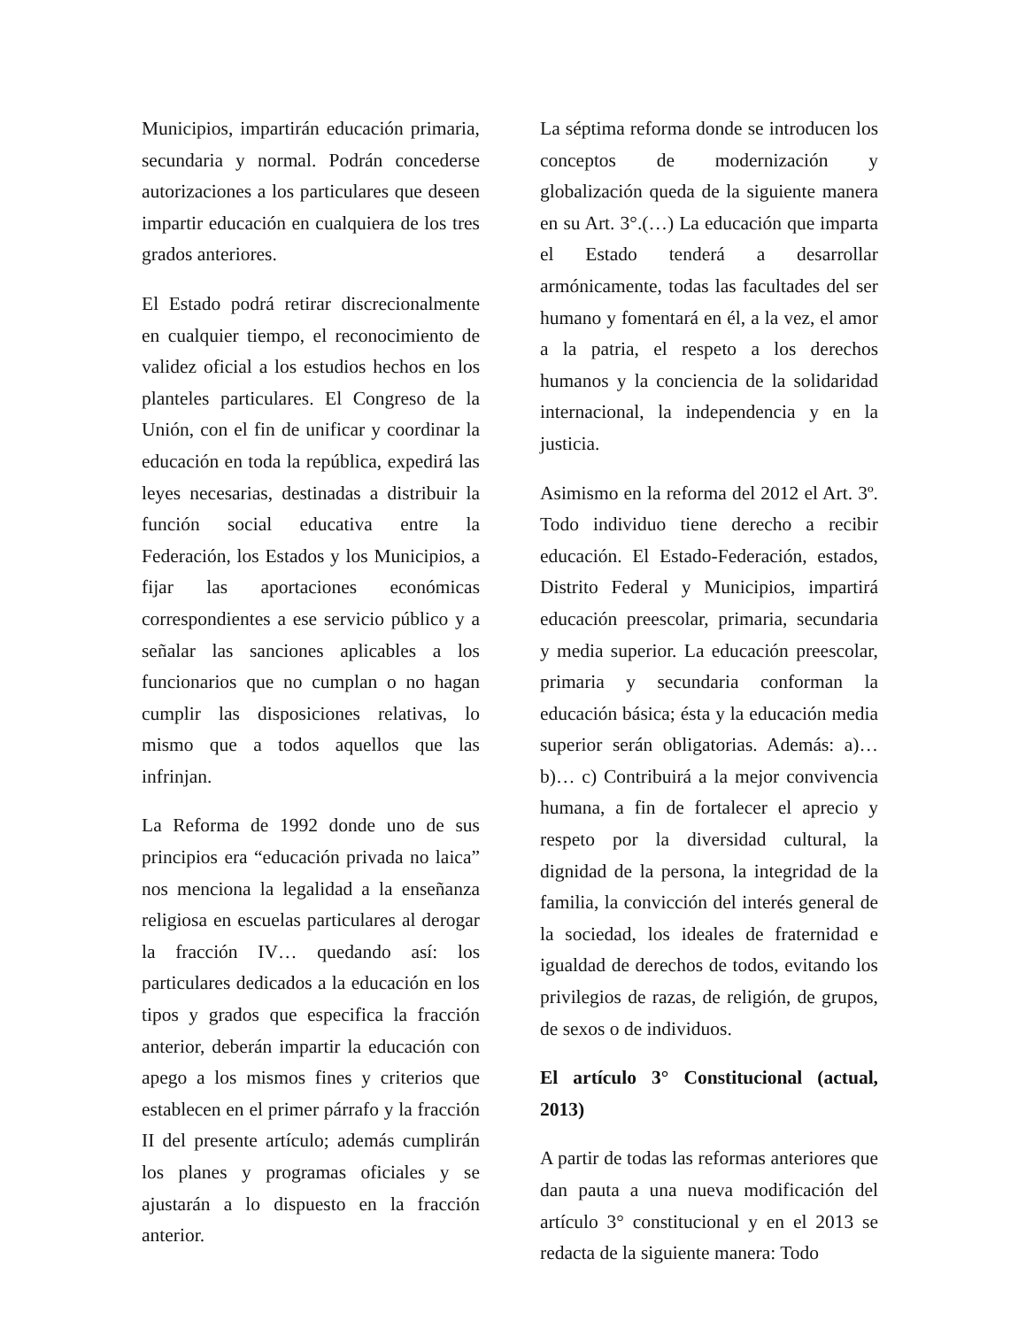Municipios, impartirán educación primaria, secundaria y normal. Podrán concederse autorizaciones a los particulares que deseen impartir educación en cualquiera de los tres grados anteriores.
El Estado podrá retirar discrecionalmente en cualquier tiempo, el reconocimiento de validez oficial a los estudios hechos en los planteles particulares. El Congreso de la Unión, con el fin de unificar y coordinar la educación en toda la república, expedirá las leyes necesarias, destinadas a distribuir la función social educativa entre la Federación, los Estados y los Municipios, a fijar las aportaciones económicas correspondientes a ese servicio público y a señalar las sanciones aplicables a los funcionarios que no cumplan o no hagan cumplir las disposiciones relativas, lo mismo que a todos aquellos que las infrinjan.
La Reforma de 1992 donde uno de sus principios era “educación privada no laica” nos menciona la legalidad a la enseñanza religiosa en escuelas particulares al derogar la fracción IV… quedando así: los particulares dedicados a la educación en los tipos y grados que especifica la fracción anterior, deberán impartir la educación con apego a los mismos fines y criterios que establecen en el primer párrafo y la fracción II del presente artículo; además cumplirán los planes y programas oficiales y se ajustarán a lo dispuesto en la fracción anterior.
La séptima reforma donde se introducen los conceptos de modernización y globalización queda de la siguiente manera en su Art. 3°.(…) La educación que imparta el Estado tenderá a desarrollar armónicamente, todas las facultades del ser humano y fomentará en él, a la vez, el amor a la patria, el respeto a los derechos humanos y la conciencia de la solidaridad internacional, la independencia y en la justicia.
Asimismo en la reforma del 2012 el Art. 3º. Todo individuo tiene derecho a recibir educación. El Estado-Federación, estados, Distrito Federal y Municipios, impartirá educación preescolar, primaria, secundaria y media superior. La educación preescolar, primaria y secundaria conforman la educación básica; ésta y la educación media superior serán obligatorias. Además: a)… b)… c) Contribuirá a la mejor convivencia humana, a fin de fortalecer el aprecio y respeto por la diversidad cultural, la dignidad de la persona, la integridad de la familia, la convicción del interés general de la sociedad, los ideales de fraternidad e igualdad de derechos de todos, evitando los privilegios de razas, de religión, de grupos, de sexos o de individuos.
El artículo 3° Constitucional (actual, 2013)
A partir de todas las reformas anteriores que dan pauta a una nueva modificación del artículo 3° constitucional y en el 2013 se redacta de la siguiente manera: Todo